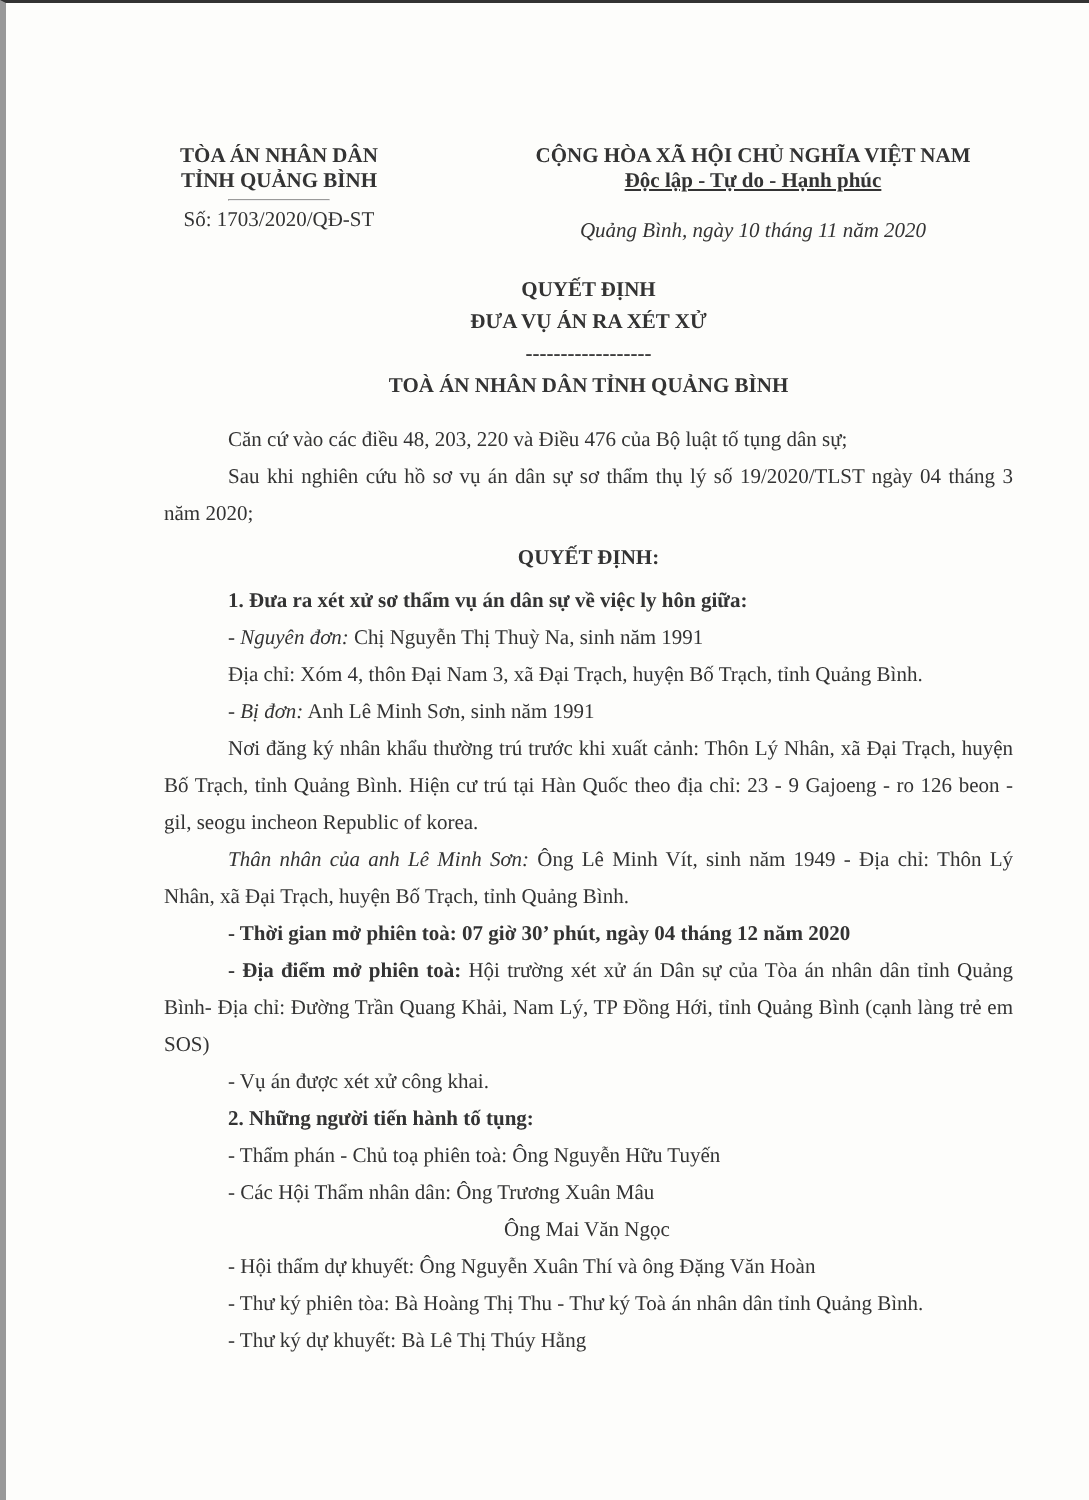TÒA ÁN NHÂN DÂN
TỈNH QUẢNG BÌNH
Số: 1703/2020/QĐ-ST
CỘNG HÒA XÃ HỘI CHỦ NGHĨA VIỆT NAM
Độc lập - Tự do - Hạnh phúc
Quảng Bình, ngày 10 tháng 11 năm 2020
QUYẾT ĐỊNH
ĐƯA VỤ ÁN RA XÉT XỬ
------------------
TOÀ ÁN NHÂN DÂN TỈNH QUẢNG BÌNH
Căn cứ vào các điều 48, 203, 220 và Điều 476 của Bộ luật tố tụng dân sự;
Sau khi nghiên cứu hồ sơ vụ án dân sự sơ thẩm thụ lý số 19/2020/TLST ngày 04 tháng 3 năm 2020;
QUYẾT ĐỊNH:
1. Đưa ra xét xử sơ thẩm vụ án dân sự về việc ly hôn giữa:
- Nguyên đơn: Chị Nguyễn Thị Thuỳ Na, sinh năm 1991
Địa chỉ: Xóm 4, thôn Đại Nam 3, xã Đại Trạch, huyện Bố Trạch, tỉnh Quảng Bình.
- Bị đơn: Anh Lê Minh Sơn, sinh năm 1991
Nơi đăng ký nhân khẩu thường trú trước khi xuất cảnh: Thôn Lý Nhân, xã Đại Trạch, huyện Bố Trạch, tỉnh Quảng Bình. Hiện cư trú tại Hàn Quốc theo địa chỉ: 23 - 9 Gajoeng - ro 126 beon - gil, seogu incheon Republic of korea.
Thân nhân của anh Lê Minh Sơn: Ông Lê Minh Vít, sinh năm 1949 - Địa chỉ: Thôn Lý Nhân, xã Đại Trạch, huyện Bố Trạch, tỉnh Quảng Bình.
- Thời gian mở phiên toà: 07 giờ 30’ phút, ngày 04 tháng 12 năm 2020
- Địa điểm mở phiên toà: Hội trường xét xử án Dân sự của Tòa án nhân dân tỉnh Quảng Bình- Địa chỉ: Đường Trần Quang Khải, Nam Lý, TP Đồng Hới, tỉnh Quảng Bình (cạnh làng trẻ em SOS)
- Vụ án được xét xử công khai.
2. Những người tiến hành tố tụng:
- Thẩm phán - Chủ toạ phiên toà: Ông Nguyễn Hữu Tuyến
- Các Hội Thẩm nhân dân: Ông Trương Xuân Mâu
Ông Mai Văn Ngọc
- Hội thẩm dự khuyết: Ông Nguyễn Xuân Thí và ông Đặng Văn Hoàn
- Thư ký phiên tòa: Bà Hoàng Thị Thu - Thư ký Toà án nhân dân tỉnh Quảng Bình.
- Thư ký dự khuyết: Bà Lê Thị Thúy Hằng